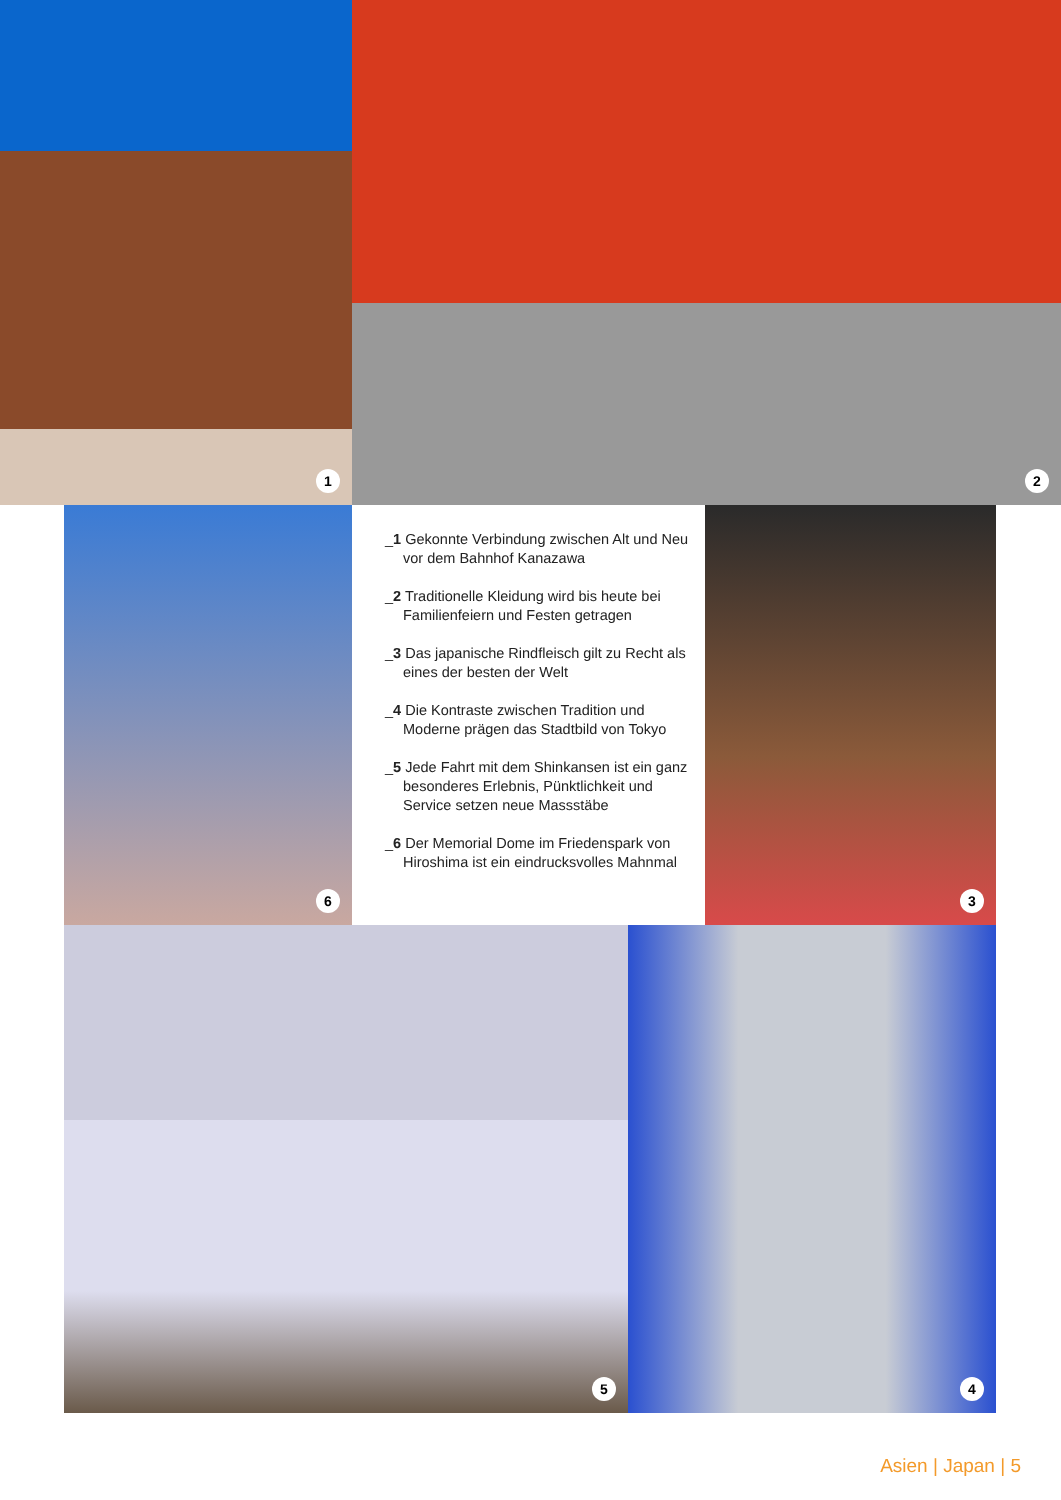1 2
6
_1 Gekonnte Verbindung zwischen Alt und Neu vor dem Bahnhof Kanazawa
_2 Traditionelle Kleidung wird bis heute bei Familienfeiern und Festen getragen
_3 Das japanische Rindfleisch gilt zu Recht als eines der besten der Welt
_4 Die Kontraste zwischen Tradition und Moderne prägen das Stadtbild von Tokyo
_5 Jede Fahrt mit dem Shinkansen ist ein ganz besonderes Erlebnis, Pünktlichkeit und Service setzen neue Massstäbe
_6 Der Memorial Dome im Friedenspark von Hiroshima ist ein eindrucksvolles Mahnmal
3
5 4
Asien | Japan | 5